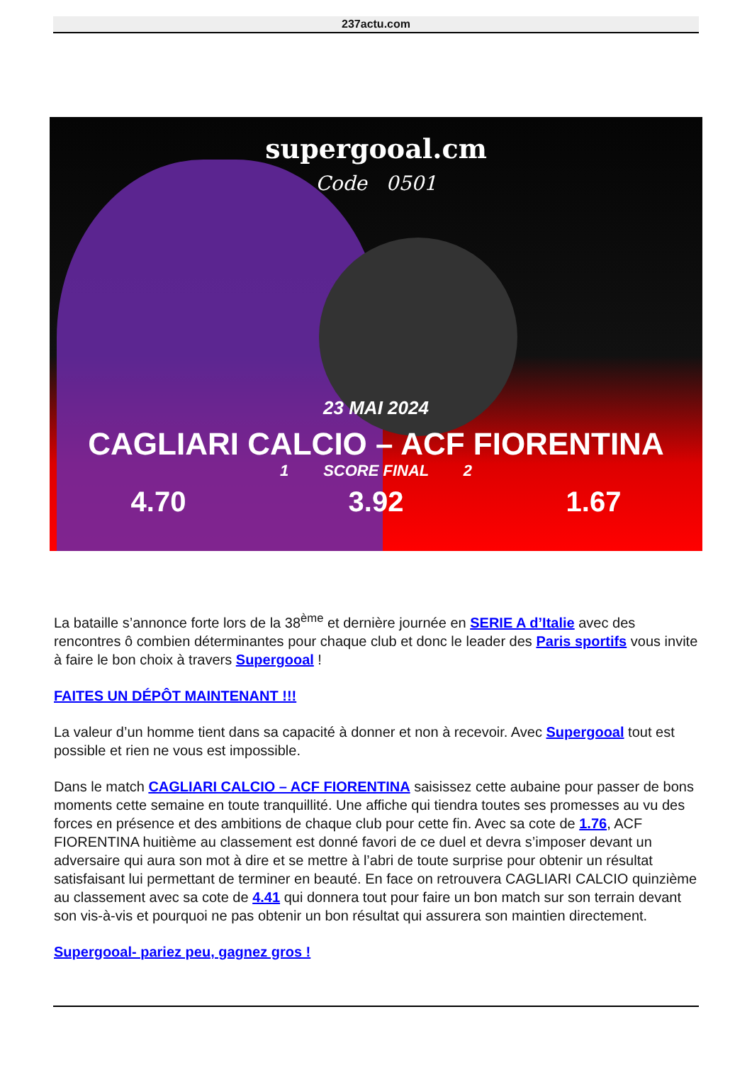237actu.com
supergooal.cm
Code 0501
23 MAI 2024
CAGLIARI CALCIO – ACF FIORENTINA
1 SCORE FINAL 2
4.70 3.92 1.67
La bataille s’annonce forte lors de la 38<sup>ème</sup> et dernière journée en SERIE A d’Italie avec des rencontres ô combien déterminantes pour chaque club et donc le leader des Paris sportifs vous invite à faire le bon choix à travers Supergooal !
FAITES UN DÉPÔT MAINTENANT !!!
La valeur d’un homme tient dans sa capacité à donner et non à recevoir. Avec Supergooal tout est possible et rien ne vous est impossible.
Dans le match CAGLIARI CALCIO – ACF FIORENTINA saisissez cette aubaine pour passer de bons moments cette semaine en toute tranquillité. Une affiche qui tiendra toutes ses promesses au vu des forces en présence et des ambitions de chaque club pour cette fin. Avec sa cote de 1.76, ACF FIORENTINA huitième au classement est donné favori de ce duel et devra s’imposer devant un adversaire qui aura son mot à dire et se mettre à l’abri de toute surprise pour obtenir un résultat satisfaisant lui permettant de terminer en beauté. En face on retrouvera CAGLIARI CALCIO quinzième au classement avec sa cote de 4.41 qui donnera tout pour faire un bon match sur son terrain devant son vis-à-vis et pourquoi ne pas obtenir un bon résultat qui assurera son maintien directement.
Supergooal- pariez peu, gagnez gros !